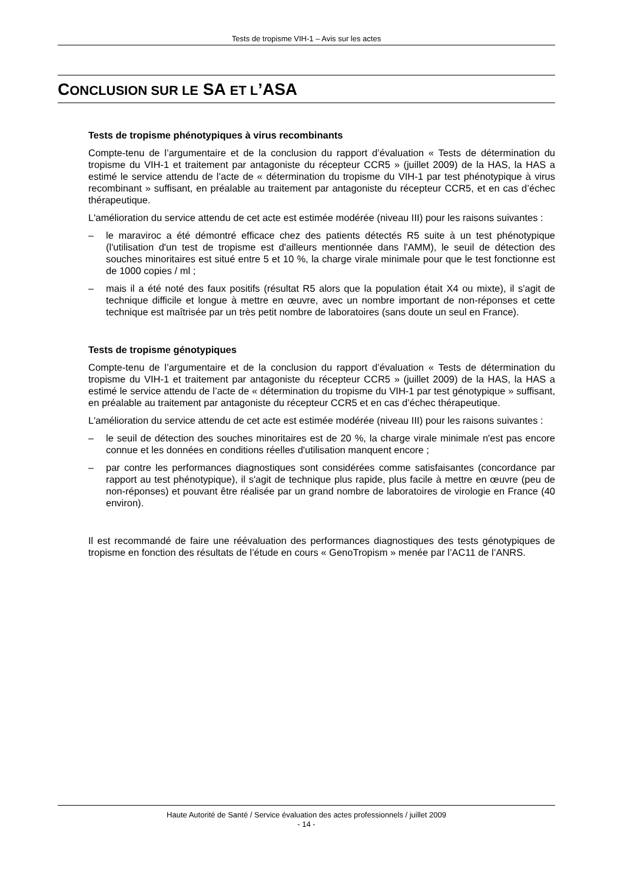Tests de tropisme VIH-1 – Avis sur les actes
CONCLUSION SUR LE SA ET L’ASA
Tests de tropisme phénotypiques à virus recombinants
Compte-tenu de l’argumentaire et de la conclusion du rapport d’évaluation « Tests de détermination du tropisme du VIH-1 et traitement par antagoniste du récepteur CCR5 » (juillet 2009) de la HAS, la HAS a estimé le service attendu de l’acte de « détermination du tropisme du VIH-1 par test phénotypique à virus recombinant » suffisant, en préalable au traitement par antagoniste du récepteur CCR5, et en cas d’échec thérapeutique.
L'amélioration du service attendu de cet acte est estimée modérée (niveau III) pour les raisons suivantes :
– le maraviroc a été démontré efficace chez des patients détectés R5 suite à un test phénotypique (l'utilisation d'un test de tropisme est d'ailleurs mentionnée dans l'AMM), le seuil de détection des souches minoritaires est situé entre 5 et 10 %, la charge virale minimale pour que le test fonctionne est de 1000 copies / ml ;
– mais il a été noté des faux positifs (résultat R5 alors que la population était X4 ou mixte), il s'agit de technique difficile et longue à mettre en œuvre, avec un nombre important de non-réponses et cette technique est maîtrisée par un très petit nombre de laboratoires (sans doute un seul en France).
Tests de tropisme génotypiques
Compte-tenu de l’argumentaire et de la conclusion du rapport d’évaluation « Tests de détermination du tropisme du VIH-1 et traitement par antagoniste du récepteur CCR5 » (juillet 2009) de la HAS, la HAS a estimé le service attendu de l’acte de « détermination du tropisme du VIH-1 par test génotypique » suffisant, en préalable au traitement par antagoniste du récepteur CCR5 et en cas d’échec thérapeutique.
L'amélioration du service attendu de cet acte est estimée modérée (niveau III) pour les raisons suivantes :
– le seuil de détection des souches minoritaires est de 20 %, la charge virale minimale n'est pas encore connue et les données en conditions réelles d'utilisation manquent encore ;
– par contre les performances diagnostiques sont considérées comme satisfaisantes (concordance par rapport au test phénotypique), il s'agit de technique plus rapide, plus facile à mettre en œuvre (peu de non-réponses) et pouvant être réalisée par un grand nombre de laboratoires de virologie en France (40 environ).
Il est recommandé de faire une réévaluation des performances diagnostiques des tests génotypiques de tropisme en fonction des résultats de l’étude en cours « GenoTropism » menée par l’AC11 de l’ANRS.
Haute Autorité de Santé / Service évaluation des actes professionnels / juillet 2009
- 14 -